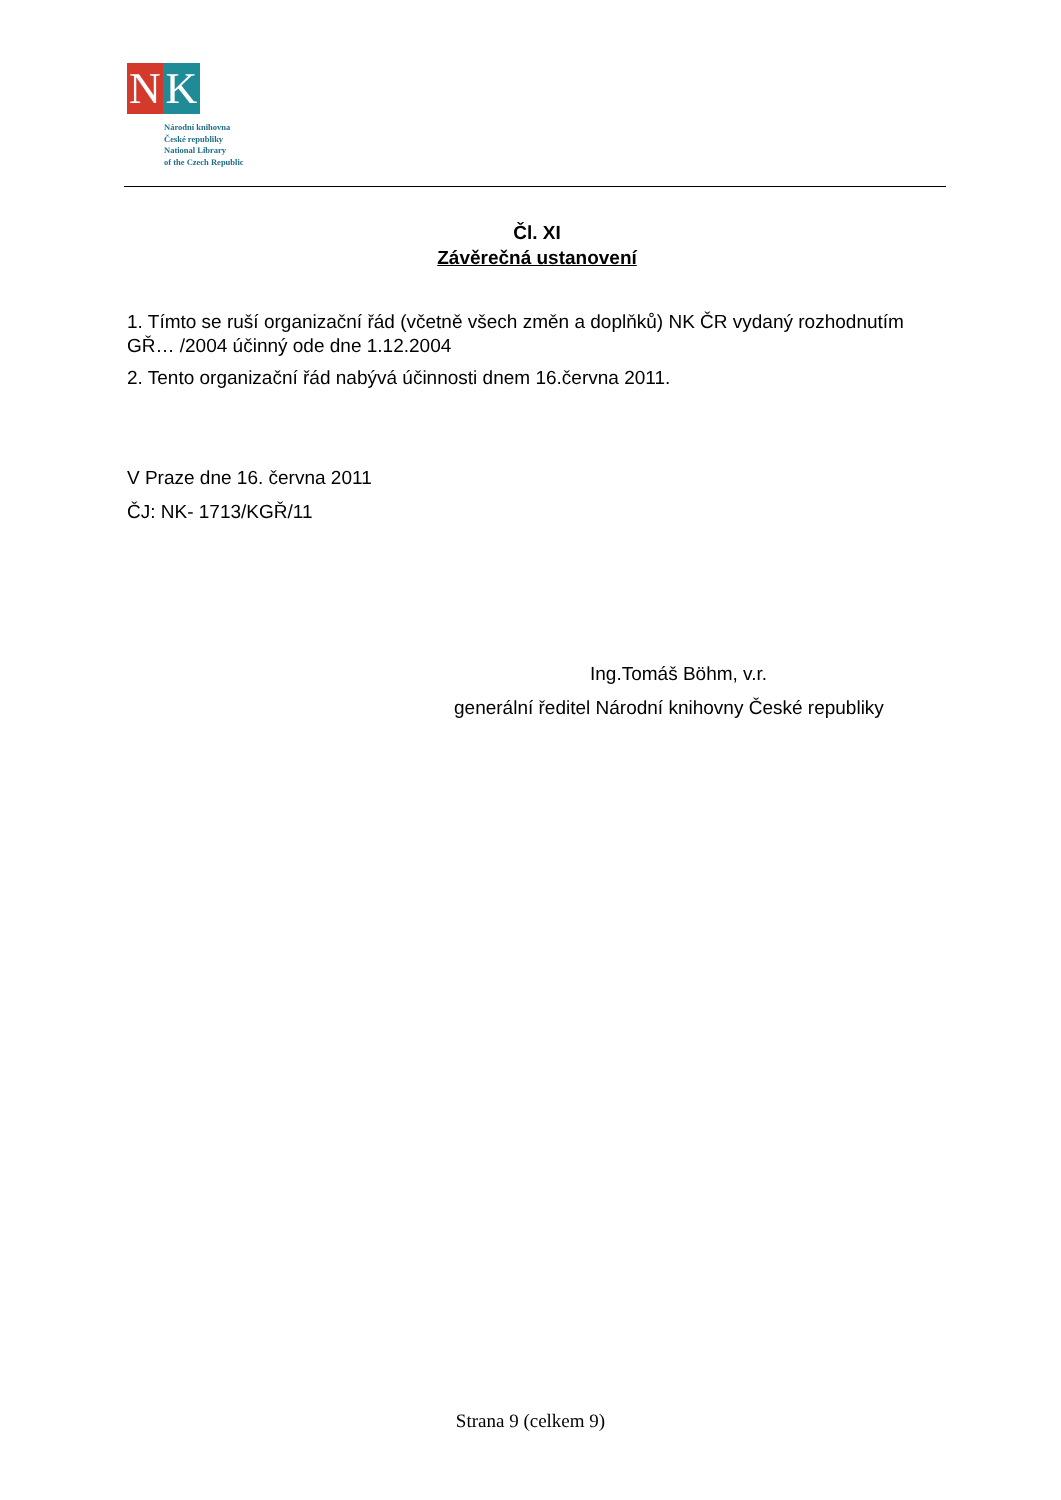N K
Národní knihovna
České republiky
National Library
of the Czech Republic
Čl. XI
Závěrečná ustanovení
1. Tímto se ruší organizační řád (včetně všech změn a doplňků) NK ČR vydaný rozhodnutím GŘ… /2004 účinný ode dne 1.12.2004
2. Tento organizační řád nabývá účinnosti dnem 16.června 2011.
V Praze dne 16. června 2011
ČJ: NK- 1713/KGŘ/11
Ing.Tomáš Böhm, v.r.
generální ředitel Národní knihovny České republiky
Strana 9 (celkem 9)